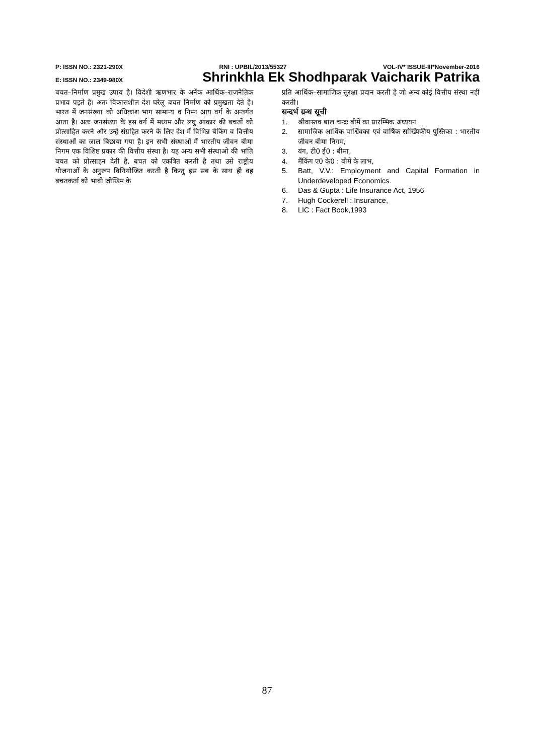P: ISSN NO.: 2321-290X RNI : UPBIL/2013/55327 VOL-IV* ISSUE-III*November-2016
E: ISSN NO.: 2349-980X Shrinkhla Ek Shodhparak Vaicharik Patrika
बचत–निर्माण प्रमुख उपाय है। विदेशी ऋणभार के अनेंक आर्थिक–राजनैतिक प्रभाव पड़ते है। अतः विकासशील देश घरेलू बचत निर्माण को प्रमुखता देते है। भारत में जनसंख्या को अधिकांश भाग सामान्य व निम्न आय वर्ग के अन्तर्गत आता है। अतः जनसंख्या के इस वर्ग में मध्यम और लघु आकार की बचतों को प्रोत्साहित करने और उन्हें संग्रहित करने के लिए देश में विभिन्न बैकिंग व वित्तीय संस्थाओं का जाल बिछाया गया है। इन सभी संस्थाओं में भारतीय जीवन बीमा निगम एक विशिष्ट प्रकार की वित्तीय संस्था है। यह अन्य सभी संस्थाओ की भांति बचत को प्रोत्साहन देती है, बचत को एकत्रित करती है तथा उसे राष्ट्रीय योजनाओं के अनुरूप विनियोजित करती है किन्तु इस सब के साथ ही वह बचतकर्ता को भावी जोखिम के
प्रति आर्थिक–सामाजिक सुरक्षा प्रदान करती है जो अन्य कोई वित्तीय संस्था नहीं करती।
सन्दर्भ ग्रन्थ सूची
1. श्रीवास्तव बाल चन्द्रः बीमें का प्रारम्भिक अध्ययन
2. सामाजिक आर्थिक पार्श्विवका एवं वार्षिक सांख्यिकीय पुस्तिका : भारतीय जीवन बीमा निगम,
3. यंग, टी0 ई0 : बीमा,
4. मैंकिंग ए0 के0 : बीमें के लाभ,
5. Batt, V.V.: Employment and Capital Formation in Underdeveloped Economics.
6. Das & Gupta : Life Insurance Act, 1956
7. Hugh Cockerell : Insurance,
8. LIC : Fact Book,1993
87